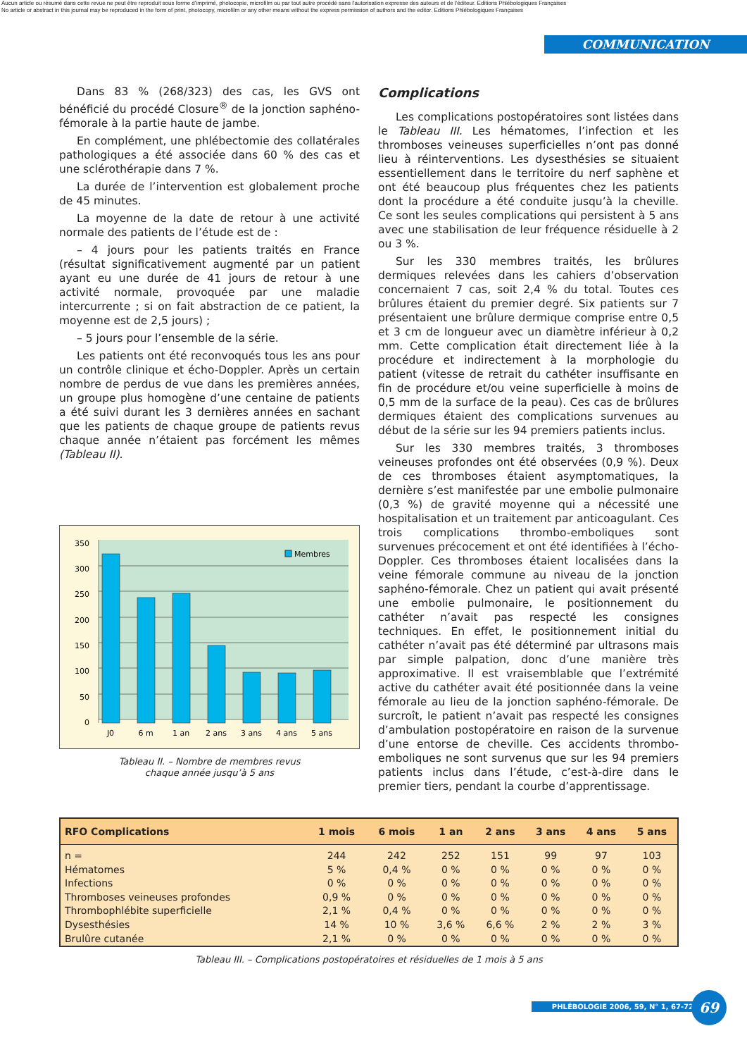Aucun article ou résumé dans cette revue ne peut être reproduit sous forme d'imprimé, photocopie, microfilm ou par tout autre procédé sans l'autorisation expresse des auteurs et de l'éditeur. Editions Phlébologiques Françaises
No article or abstract in this journal may be reproduced in the form of print, photocopy, microfilm or any other means without the express permission of authors and the editor. Editions Phlébologiques Françaises
COMMUNICATION
Dans 83 % (268/323) des cas, les GVS ont bénéficié du procédé Closure<sup>®</sup> de la jonction saphéno-fémorale à la partie haute de jambe.
En complément, une phlébectomie des collatérales pathologiques a été associée dans 60 % des cas et une sclérothérapie dans 7 %.
La durée de l’intervention est globalement proche de 45 minutes.
La moyenne de la date de retour à une activité normale des patients de l’étude est de :
– 4 jours pour les patients traités en France (résultat significativement augmenté par un patient ayant eu une durée de 41 jours de retour à une activité normale, provoquée par une maladie intercurrente ; si on fait abstraction de ce patient, la moyenne est de 2,5 jours) ;
– 5 jours pour l’ensemble de la série.
Les patients ont été reconvoqués tous les ans pour un contrôle clinique et écho-Doppler. Après un certain nombre de perdus de vue dans les premières années, un groupe plus homogène d’une centaine de patients a été suivi durant les 3 dernières années en sachant que les patients de chaque groupe de patients revus chaque année n’étaient pas forcément les mêmes (Tableau II).
350
300
250
200
150
100
50
0
J0
6 m
1 an
2 ans
3 ans
4 ans
5 ans
Membres
Tableau II. – Nombre de membres revus
chaque année jusqu’à 5 ans
Complications
Les complications postopératoires sont listées dans le Tableau III. Les hématomes, l’infection et les thromboses veineuses superficielles n’ont pas donné lieu à réinterventions. Les dysesthésies se situaient essentiellement dans le territoire du nerf saphène et ont été beaucoup plus fréquentes chez les patients dont la procédure a été conduite jusqu’à la cheville. Ce sont les seules complications qui persistent à 5 ans avec une stabilisation de leur fréquence résiduelle à 2 ou 3 %.
Sur les 330 membres traités, les brûlures dermiques relevées dans les cahiers d’observation concernaient 7 cas, soit 2,4 % du total. Toutes ces brûlures étaient du premier degré. Six patients sur 7 présentaient une brûlure dermique comprise entre 0,5 et 3 cm de longueur avec un diamètre inférieur à 0,2 mm. Cette complication était directement liée à la procédure et indirectement à la morphologie du patient (vitesse de retrait du cathéter insuffisante en fin de procédure et/ou veine superficielle à moins de 0,5 mm de la surface de la peau). Ces cas de brûlures dermiques étaient des complications survenues au début de la série sur les 94 premiers patients inclus.
Sur les 330 membres traités, 3 thromboses veineuses profondes ont été observées (0,9 %). Deux de ces thromboses étaient asymptomatiques, la dernière s’est manifestée par une embolie pulmonaire (0,3 %) de gravité moyenne qui a nécessité une hospitalisation et un traitement par anticoagulant. Ces trois complications thrombo-emboliques sont survenues précocement et ont été identifiées à l’écho-Doppler. Ces thromboses étaient localisées dans la veine fémorale commune au niveau de la jonction saphéno-fémorale. Chez un patient qui avait présenté une embolie pulmonaire, le positionnement du cathéter n’avait pas respecté les consignes techniques. En effet, le positionnement initial du cathéter n’avait pas été déterminé par ultrasons mais par simple palpation, donc d’une manière très approximative. Il est vraisemblable que l’extrémité active du cathéter avait été positionnée dans la veine fémorale au lieu de la jonction saphéno-fémorale. De surcroît, le patient n’avait pas respecté les consignes d’ambulation postopératoire en raison de la survenue d’une entorse de cheville. Ces accidents thrombo-emboliques ne sont survenus que sur les 94 premiers patients inclus dans l’étude, c’est-à-dire dans le premier tiers, pendant la courbe d’apprentissage.
| RFO Complications | 1 mois | 6 mois | 1 an | 2 ans | 3 ans | 4 ans | 5 ans |
| --- | --- | --- | --- | --- | --- | --- | --- |
| n = | 244 | 242 | 252 | 151 | 99 | 97 | 103 |
| Hématomes | 5 % | 0,4 % | 0 % | 0 % | 0 % | 0 % | 0 % |
| Infections | 0 % | 0 % | 0 % | 0 % | 0 % | 0 % | 0 % |
| Thromboses veineuses profondes | 0,9 % | 0 % | 0 % | 0 % | 0 % | 0 % | 0 % |
| Thrombophlébite superficielle | 2,1 % | 0,4 % | 0 % | 0 % | 0 % | 0 % | 0 % |
| Dysesthésies | 14 % | 10 % | 3,6 % | 6,6 % | 2 % | 2 % | 3 % |
| Brulûre cutanée | 2,1 % | 0 % | 0 % | 0 % | 0 % | 0 % | 0 % |
Tableau III. – Complications postopératoires et résiduelles de 1 mois à 5 ans
PHLÉBOLOGIE 2006, 59, N° 1, 67-72 69